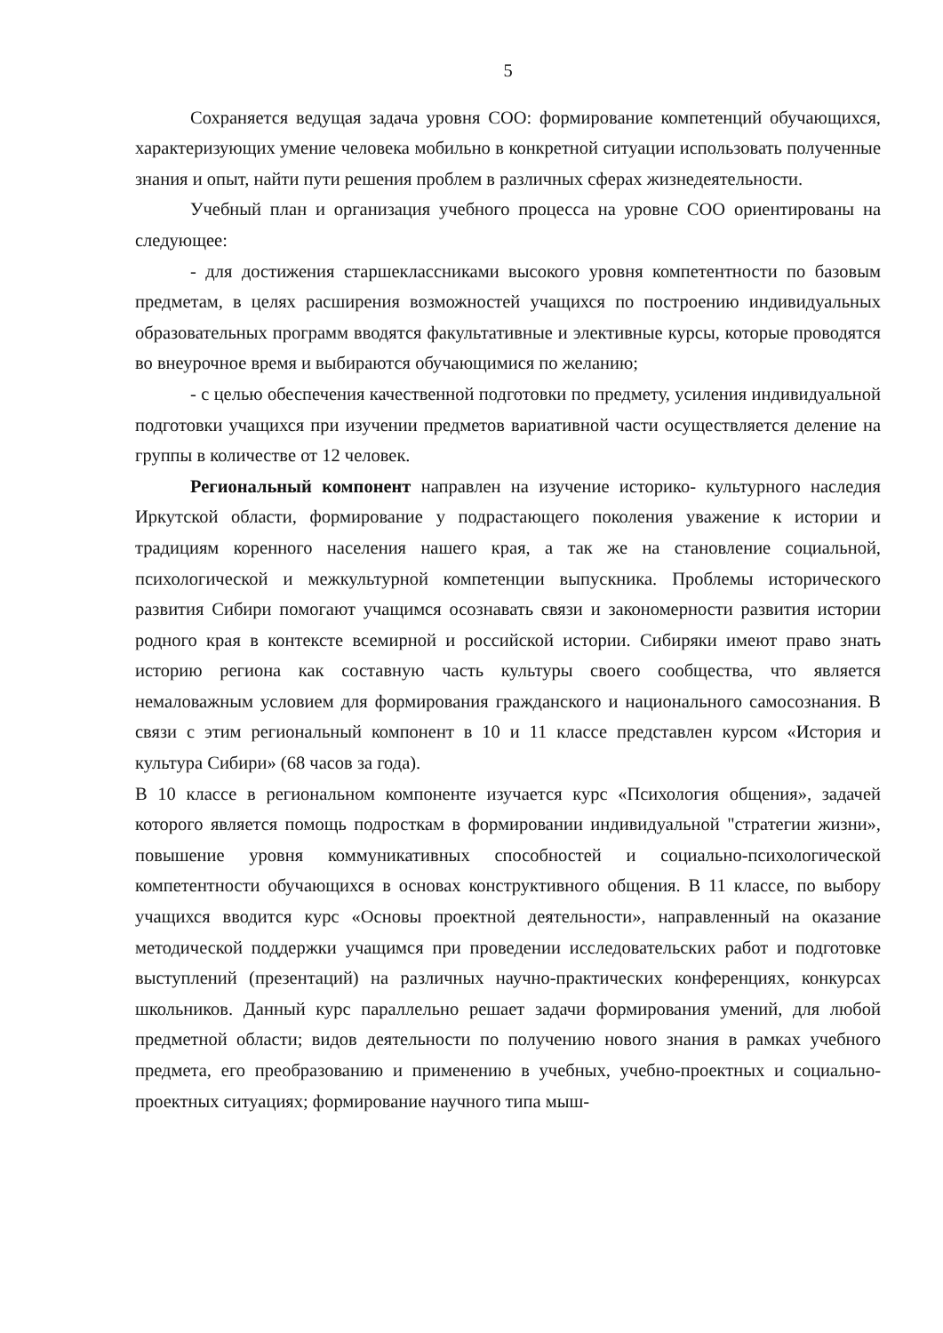5
Сохраняется ведущая задача уровня СОО: формирование компетенций обучающихся, характеризующих умение человека мобильно в конкретной ситуации использовать полученные знания и опыт, найти пути решения проблем в различных сферах жизнедеятельности.
Учебный план и организация учебного процесса на уровне СОО ориентированы на следующее:
- для достижения старшеклассниками высокого уровня компетентности по базовым предметам, в целях расширения возможностей учащихся по построению индивидуальных образовательных программ вводятся факультативные и элективные курсы, которые проводятся во внеурочное время и выбираются обучающимися по желанию;
- с целью обеспечения качественной подготовки по предмету, усиления индивидуальной подготовки учащихся при изучении предметов вариативной части осуществляется деление на группы в количестве от 12 человек.
Региональный компонент направлен на изучение историко- культурного наследия Иркутской области, формирование у подрастающего поколения уважение к истории и традициям коренного населения нашего края, а так же на становление социальной, психологической и межкультурной компетенции выпускника. Проблемы исторического развития Сибири помогают учащимся осознавать связи и закономерности развития истории родного края в контексте всемирной и российской истории. Сибиряки имеют право знать историю региона как составную часть культуры своего сообщества, что является немаловажным условием для формирования гражданского и национального самосознания. В связи с этим региональный компонент в 10 и 11 классе представлен курсом «История и культура Сибири» (68 часов за года).
В 10 классе в региональном компоненте изучается курс «Психология общения», задачей которого является помощь подросткам в формировании индивидуальной "стратегии жизни», повышение уровня коммуникативных способностей и социально-психологической компетентности обучающихся в основах конструктивного общения. В 11 классе, по выбору учащихся вводится курс «Основы проектной деятельности», направленный на оказание методической поддержки учащимся при проведении исследовательских работ и подготовке выступлений (презентаций) на различных научно-практических конференциях, конкурсах школьников. Данный курс параллельно решает задачи формирования умений, для любой предметной области; видов деятельности по получению нового знания в рамках учебного предмета, его преобразованию и применению в учебных, учебно-проектных и социально-проектных ситуациях; формирование научного типа мыш-